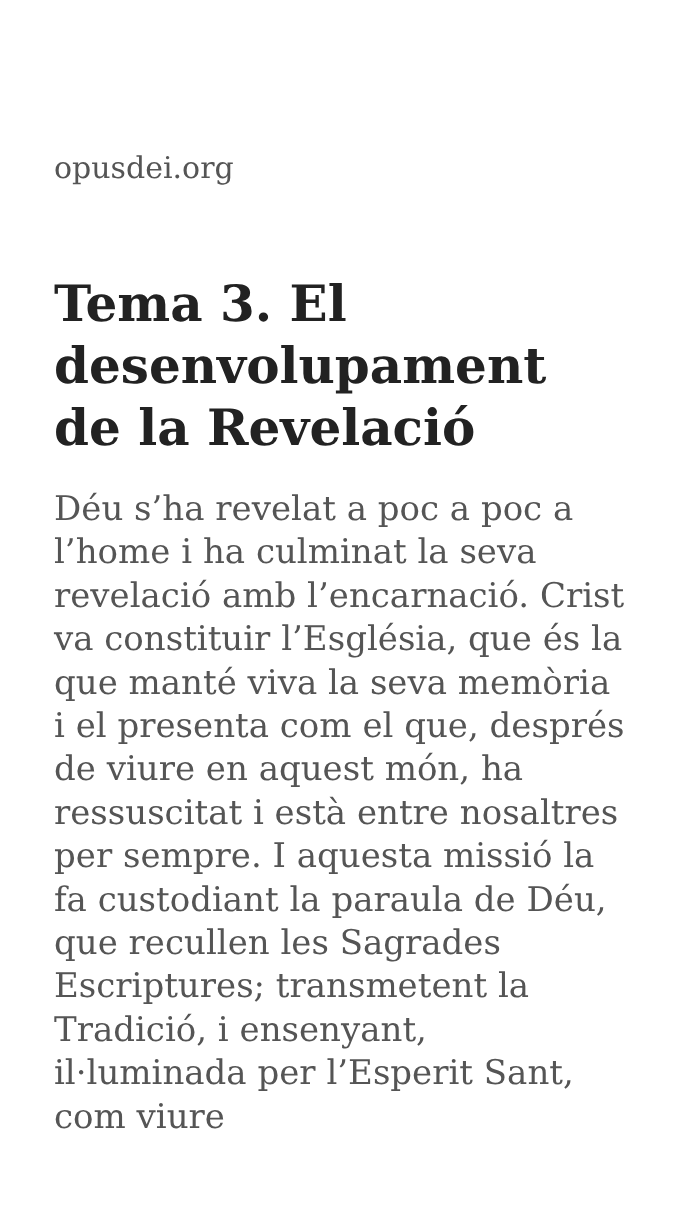opusdei.org
Tema 3. El desenvolupament de la Revelació
Déu s’ha revelat a poc a poc a l’home i ha culminat la seva revelació amb l’encarnació. Crist va constituir l’Església, que és la que manté viva la seva memòria i el presenta com el que, després de viure en aquest món, ha ressuscitat i està entre nosaltres per sempre. I aquesta missió la fa custodiant la paraula de Déu, que recullen les Sagrades Escriptures; transmetent la Tradició, i ensenyant, il·luminada per l’Esperit Sant, com viure